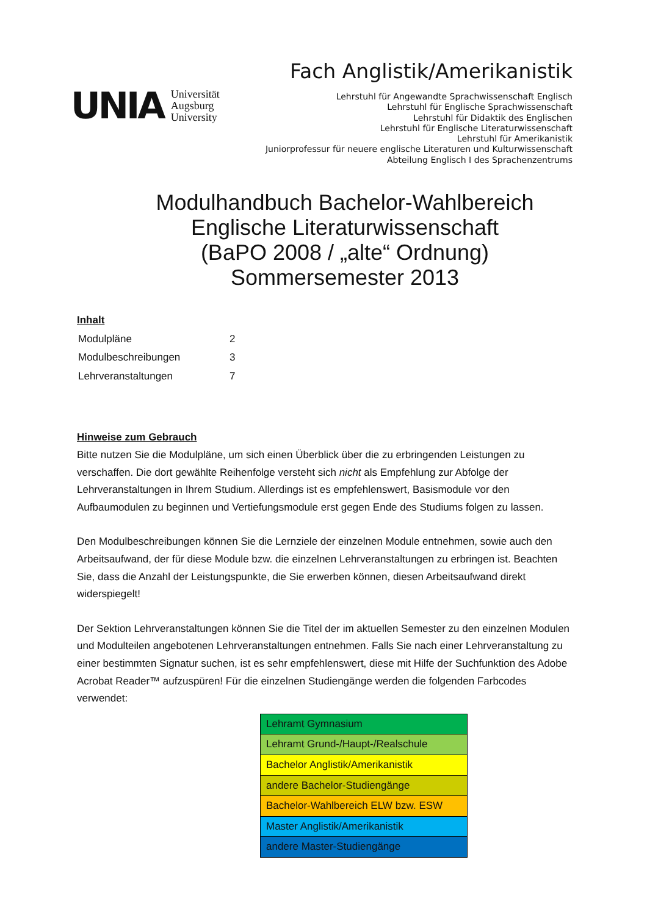UNIA
Universität
Augsburg
University
Fach Anglistik/Amerikanistik
Lehrstuhl für Angewandte Sprachwissenschaft Englisch
Lehrstuhl für Englische Sprachwissenschaft
Lehrstuhl für Didaktik des Englischen
Lehrstuhl für Englische Literaturwissenschaft
Lehrstuhl für Amerikanistik
Juniorprofessur für neuere englische Literaturen und Kulturwissenschaft
Abteilung Englisch I des Sprachenzentrums
Modulhandbuch Bachelor-Wahlbereich
Englische Literaturwissenschaft
(BaPO 2008 / „alte“ Ordnung)
Sommersemester 2013
Inhalt
| Modulpläne | 2 |
| Modulbeschreibungen | 3 |
| Lehrveranstaltungen | 7 |
Hinweise zum Gebrauch
Bitte nutzen Sie die Modulpläne, um sich einen Überblick über die zu erbringenden Leistungen zu verschaffen. Die dort gewählte Reihenfolge versteht sich nicht als Empfehlung zur Abfolge der Lehrveranstaltungen in Ihrem Studium. Allerdings ist es empfehlenswert, Basismodule vor den Aufbaumodulen zu beginnen und Vertiefungsmodule erst gegen Ende des Studiums folgen zu lassen.
Den Modulbeschreibungen können Sie die Lernziele der einzelnen Module entnehmen, sowie auch den Arbeitsaufwand, der für diese Module bzw. die einzelnen Lehrveranstaltungen zu erbringen ist. Beachten Sie, dass die Anzahl der Leistungspunkte, die Sie erwerben können, diesen Arbeitsaufwand direkt widerspiegelt!
Der Sektion Lehrveranstaltungen können Sie die Titel der im aktuellen Semester zu den einzelnen Modulen und Modulteilen angebotenen Lehrveranstaltungen entnehmen. Falls Sie nach einer Lehrveranstaltung zu einer bestimmten Signatur suchen, ist es sehr empfehlenswert, diese mit Hilfe der Suchfunktion des Adobe Acrobat Reader™ aufzuspüren! Für die einzelnen Studiengänge werden die folgenden Farbcodes verwendet:
| Lehramt Gymnasium |
| Lehramt Grund-/Haupt-/Realschule |
| Bachelor Anglistik/Amerikanistik |
| andere Bachelor-Studiengänge |
| Bachelor-Wahlbereich ELW bzw. ESW |
| Master Anglistik/Amerikanistik |
| andere Master-Studiengänge |